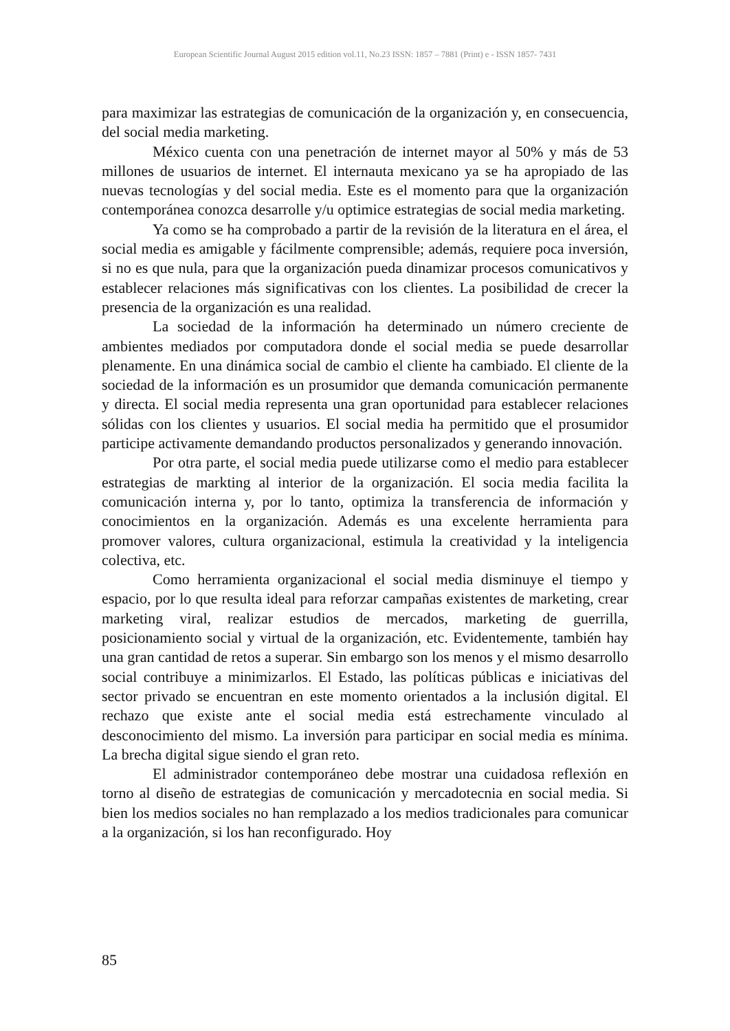European Scientific Journal August 2015 edition vol.11, No.23 ISSN: 1857 – 7881 (Print) e - ISSN 1857- 7431
para maximizar las estrategias de comunicación de la organización y, en consecuencia, del social media marketing.
México cuenta con una penetración de internet mayor al 50% y más de 53 millones de usuarios de internet. El internauta mexicano ya se ha apropiado de las nuevas tecnologías y del social media. Este es el momento para que la organización contemporánea conozca desarrolle y/u optimice estrategias de social media marketing.
Ya como se ha comprobado a partir de la revisión de la literatura en el área, el social media es amigable y fácilmente comprensible; además, requiere poca inversión, si no es que nula, para que la organización pueda dinamizar procesos comunicativos y establecer relaciones más significativas con los clientes. La posibilidad de crecer la presencia de la organización es una realidad.
La sociedad de la información ha determinado un número creciente de ambientes mediados por computadora donde el social media se puede desarrollar plenamente. En una dinámica social de cambio el cliente ha cambiado. El cliente de la sociedad de la información es un prosumidor que demanda comunicación permanente y directa. El social media representa una gran oportunidad para establecer relaciones sólidas con los clientes y usuarios. El social media ha permitido que el prosumidor participe activamente demandando productos personalizados y generando innovación.
Por otra parte, el social media puede utilizarse como el medio para establecer estrategias de markting al interior de la organización. El socia media facilita la comunicación interna y, por lo tanto, optimiza la transferencia de información y conocimientos en la organización. Además es una excelente herramienta para promover valores, cultura organizacional, estimula la creatividad y la inteligencia colectiva, etc.
Como herramienta organizacional el social media disminuye el tiempo y espacio, por lo que resulta ideal para reforzar campañas existentes de marketing, crear marketing viral, realizar estudios de mercados, marketing de guerrilla, posicionamiento social y virtual de la organización, etc. Evidentemente, también hay una gran cantidad de retos a superar. Sin embargo son los menos y el mismo desarrollo social contribuye a minimizarlos. El Estado, las políticas públicas e iniciativas del sector privado se encuentran en este momento orientados a la inclusión digital. El rechazo que existe ante el social media está estrechamente vinculado al desconocimiento del mismo. La inversión para participar en social media es mínima. La brecha digital sigue siendo el gran reto.
El administrador contemporáneo debe mostrar una cuidadosa reflexión en torno al diseño de estrategias de comunicación y mercadotecnia en social media. Si bien los medios sociales no han remplazado a los medios tradicionales para comunicar a la organización, si los han reconfigurado. Hoy
85